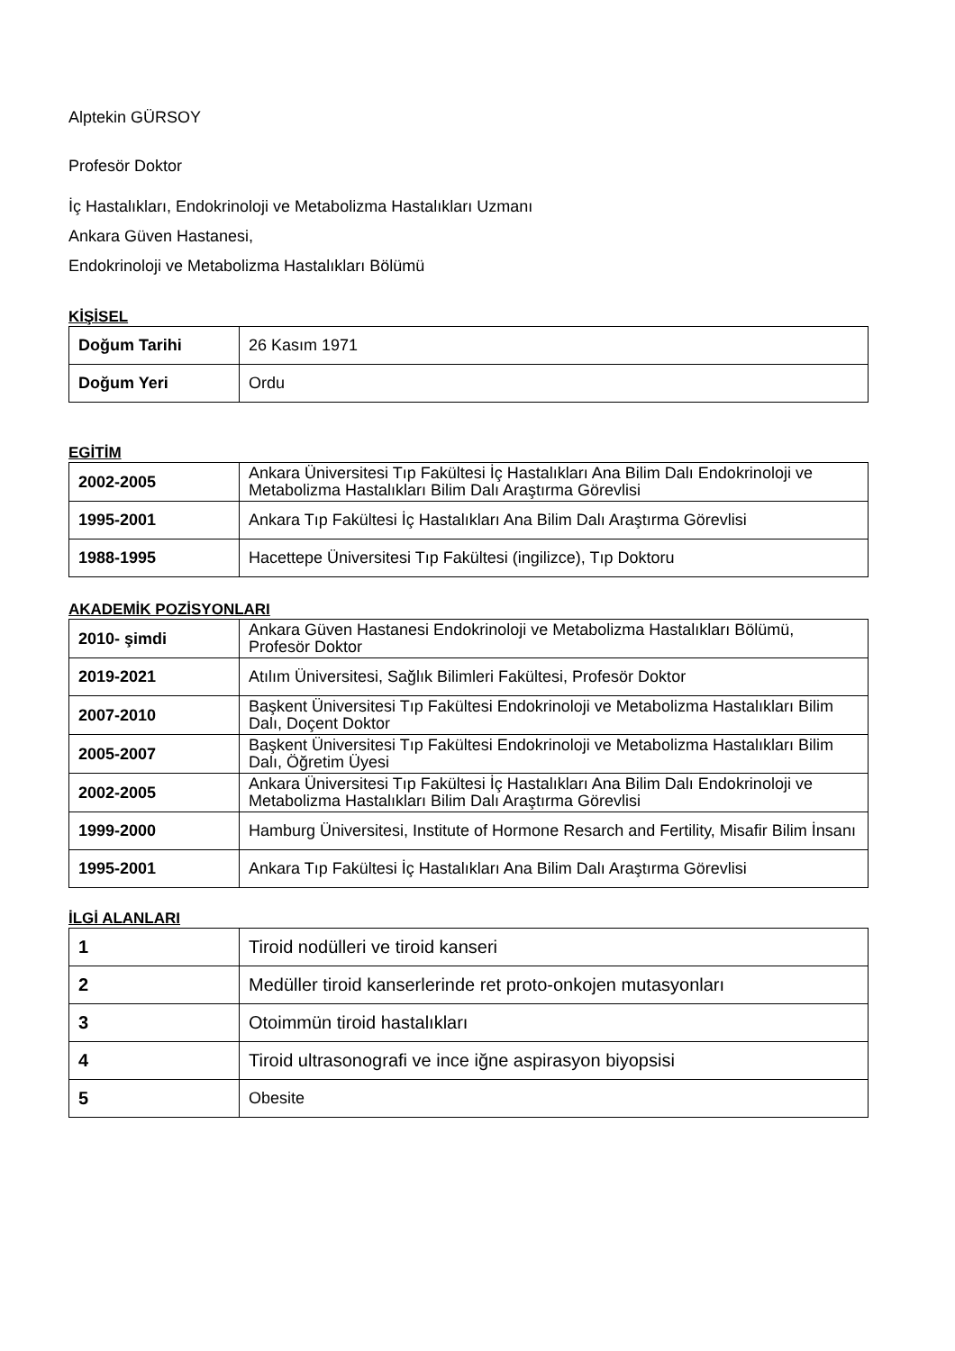Alptekin GÜRSOY
Profesör Doktor
İç Hastalıkları, Endokrinoloji ve Metabolizma Hastalıkları Uzmanı
Ankara Güven Hastanesi,
Endokrinoloji ve Metabolizma Hastalıkları Bölümü
KİŞİSEL
| Doğum Tarihi | 26 Kasım 1971 |
| Doğum Yeri | Ordu |
EGİTİM
| 2002-2005 | Ankara Üniversitesi Tıp Fakültesi İç Hastalıkları Ana Bilim Dalı Endokrinoloji ve Metabolizma Hastalıkları Bilim Dalı Araştırma Görevlisi |
| 1995-2001 | Ankara Tıp Fakültesi İç Hastalıkları Ana Bilim Dalı Araştırma Görevlisi |
| 1988-1995 | Hacettepe Üniversitesi Tıp Fakültesi (ingilizce), Tıp Doktoru |
AKADEMİK POZİSYONLARI
| 2010- şimdi | Ankara Güven Hastanesi Endokrinoloji ve Metabolizma Hastalıkları Bölümü, Profesör Doktor |
| 2019-2021 | Atılım Üniversitesi, Sağlık Bilimleri Fakültesi, Profesör Doktor |
| 2007-2010 | Başkent Üniversitesi Tıp Fakültesi Endokrinoloji ve Metabolizma Hastalıkları Bilim Dalı, Doçent Doktor |
| 2005-2007 | Başkent Üniversitesi Tıp Fakültesi Endokrinoloji ve Metabolizma Hastalıkları Bilim Dalı, Öğretim Üyesi |
| 2002-2005 | Ankara Üniversitesi Tıp Fakültesi İç Hastalıkları Ana Bilim Dalı Endokrinoloji ve Metabolizma Hastalıkları Bilim Dalı Araştırma Görevlisi |
| 1999-2000 | Hamburg Üniversitesi, Institute of Hormone Resarch and Fertility, Misafir Bilim İnsanı |
| 1995-2001 | Ankara Tıp Fakültesi İç Hastalıkları Ana Bilim Dalı Araştırma Görevlisi |
İLGİ ALANLARI
| 1 | Tiroid nodülleri ve tiroid kanseri |
| 2 | Medüller tiroid kanserlerinde ret proto-onkojen mutasyonları |
| 3 | Otoimmün tiroid hastalıkları |
| 4 | Tiroid ultrasonografi ve ince iğne aspirasyon biyopsisi |
| 5 | Obesite |